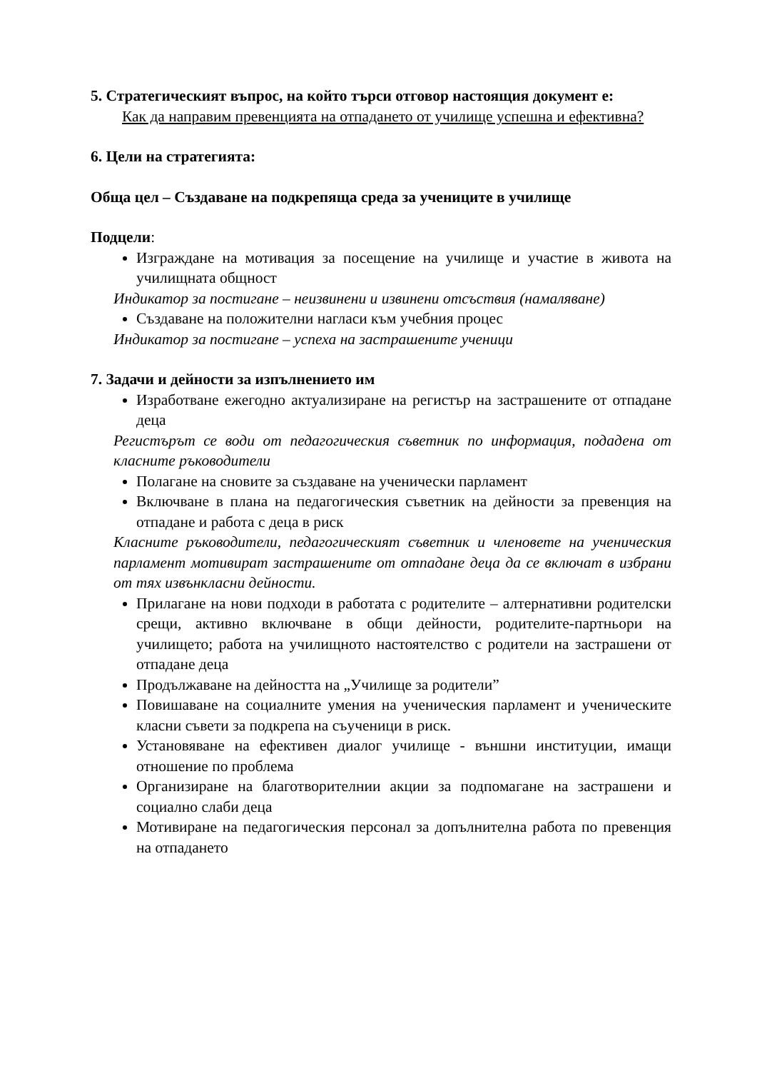5. Стратегическият въпрос, на който търси отговор настоящия документ е:
Как да направим превенцията на отпадането от училище успешна и ефективна?
6. Цели на стратегията:
Обща цел – Създаване на подкрепяща среда за учениците в училище
Подцели:
Изграждане на мотивация за посещение на училище и участие в живота на училищната общност
Индикатор за постигане – неизвинени и извинени отсъствия (намаляване)
Създаване на положителни нагласи към учебния процес
Индикатор за постигане – успеха на застрашените ученици
7. Задачи и дейности за изпълнението им
Изработване ежегодно актуализиране на регистър на застрашените от отпадане деца
Регистърът се води от педагогическия съветник по информация, подадена от класните ръководители
Полагане на сновите за създаване на ученически парламент
Включване в плана на педагогическия съветник на дейности за превенция на отпадане и работа с деца в риск
Класните ръководители, педагогическият съветник и членовете на ученическия парламент мотивират застрашените от отпадане деца да се включат в избрани от тях извънкласни дейности.
Прилагане на нови подходи в работата с родителите – алтернативни родителски срещи, активно включване в общи дейности, родителите-партньори на училището; работа на училищното настоятелство с родители на застрашени от отпадане деца
Продължаване на дейността на „Училище за родители”
Повишаване на социалните умения на ученическия парламент и ученическите класни съвети за подкрепа на съученици в риск.
Установяване на ефективен диалог училище - външни институции, имащи отношение по проблема
Организиране на благотворителнии акции за подпомагане на застрашени и социално слаби деца
Мотивиране на педагогическия персонал за допълнителна работа по превенция на отпадането